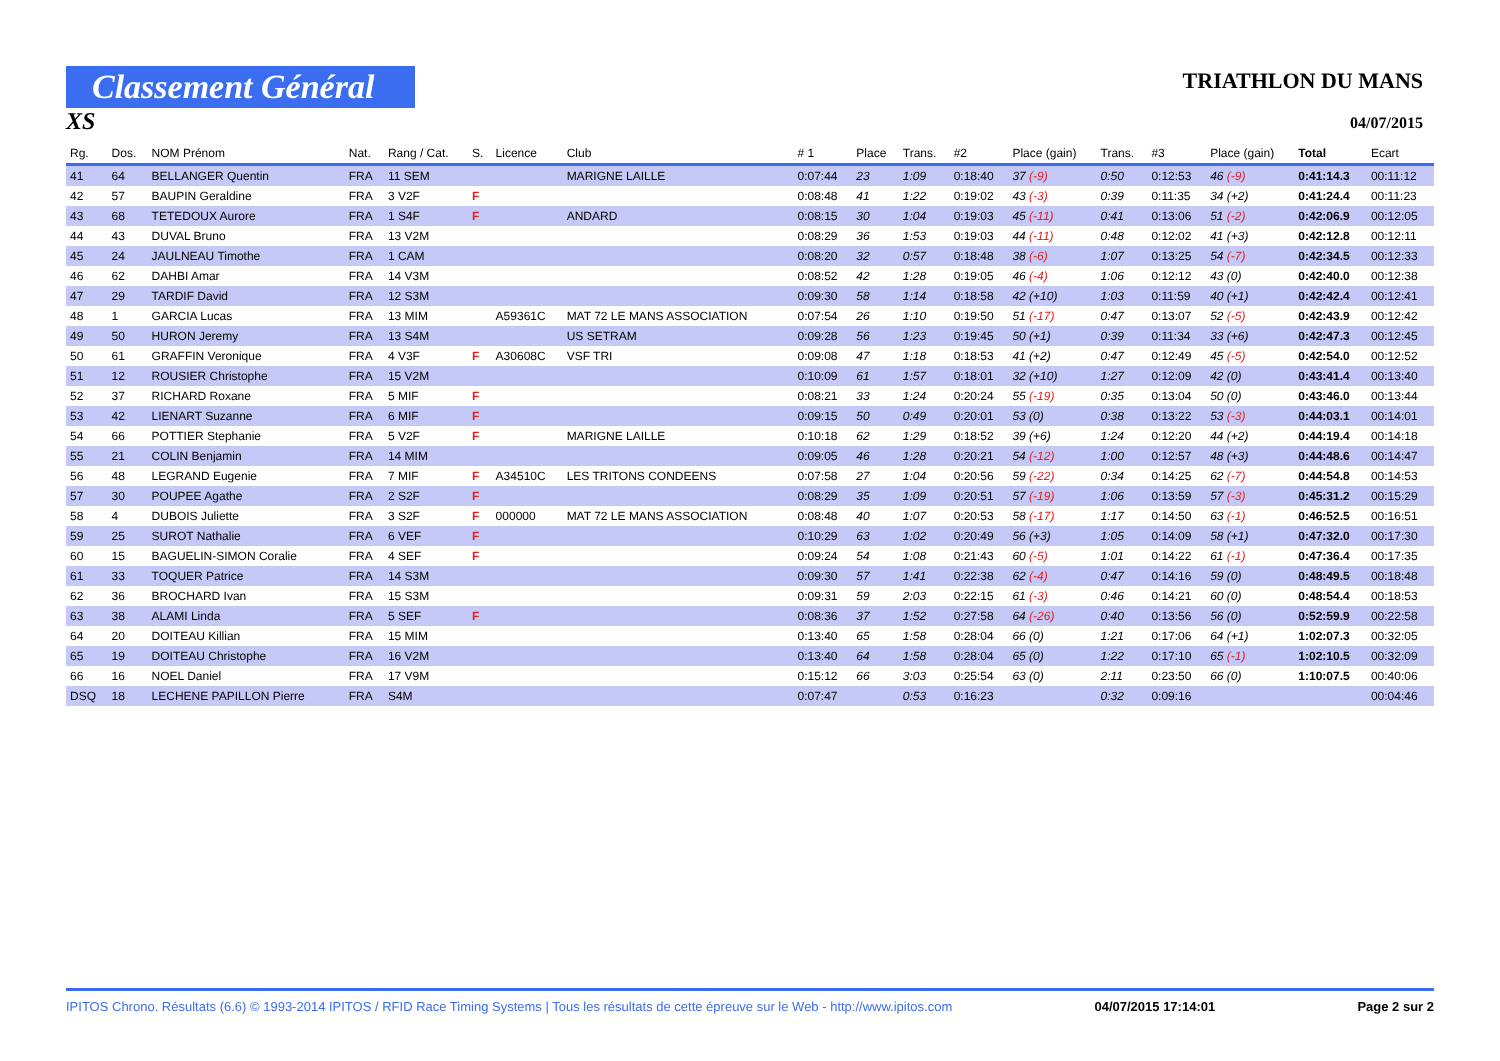Classement Général
TRIATHLON DU MANS
XS
04/07/2015
| Rg. | Dos. | NOM Prénom | Nat. | Rang / Cat. | S. | Licence | Club | # 1 | Place | Trans. | #2 | Place (gain) | Trans. | #3 | Place (gain) | Total | Ecart |
| --- | --- | --- | --- | --- | --- | --- | --- | --- | --- | --- | --- | --- | --- | --- | --- | --- | --- |
| 41 | 64 | BELLANGER Quentin | FRA | 11 SEM | | | MARIGNE LAILLE | 0:07:44 | 23 | 1:09 | 0:18:40 | 37 (-9) | 0:50 | 0:12:53 | 46 (-9) | 0:41:14.3 | 00:11:12 |
| 42 | 57 | BAUPIN Geraldine | FRA | 3 V2F | F | | | 0:08:48 | 41 | 1:22 | 0:19:02 | 43 (-3) | 0:39 | 0:11:35 | 34 (+2) | 0:41:24.4 | 00:11:23 |
| 43 | 68 | TETEDOUX Aurore | FRA | 1 S4F | F | | ANDARD | 0:08:15 | 30 | 1:04 | 0:19:03 | 45 (-11) | 0:41 | 0:13:06 | 51 (-2) | 0:42:06.9 | 00:12:05 |
| 44 | 43 | DUVAL Bruno | FRA | 13 V2M | | | | 0:08:29 | 36 | 1:53 | 0:19:03 | 44 (-11) | 0:48 | 0:12:02 | 41 (+3) | 0:42:12.8 | 00:12:11 |
| 45 | 24 | JAULNEAU Timothe | FRA | 1 CAM | | | | 0:08:20 | 32 | 0:57 | 0:18:48 | 38 (-6) | 1:07 | 0:13:25 | 54 (-7) | 0:42:34.5 | 00:12:33 |
| 46 | 62 | DAHBI Amar | FRA | 14 V3M | | | | 0:08:52 | 42 | 1:28 | 0:19:05 | 46 (-4) | 1:06 | 0:12:12 | 43 (0) | 0:42:40.0 | 00:12:38 |
| 47 | 29 | TARDIF David | FRA | 12 S3M | | | | 0:09:30 | 58 | 1:14 | 0:18:58 | 42 (+10) | 1:03 | 0:11:59 | 40 (+1) | 0:42:42.4 | 00:12:41 |
| 48 | 1 | GARCIA Lucas | FRA | 13 MIM | | A59361C | MAT 72 LE MANS ASSOCIATION | 0:07:54 | 26 | 1:10 | 0:19:50 | 51 (-17) | 0:47 | 0:13:07 | 52 (-5) | 0:42:43.9 | 00:12:42 |
| 49 | 50 | HURON Jeremy | FRA | 13 S4M | | | US SETRAM | 0:09:28 | 56 | 1:23 | 0:19:45 | 50 (+1) | 0:39 | 0:11:34 | 33 (+6) | 0:42:47.3 | 00:12:45 |
| 50 | 61 | GRAFFIN Veronique | FRA | 4 V3F | F | A30608C | VSF TRI | 0:09:08 | 47 | 1:18 | 0:18:53 | 41 (+2) | 0:47 | 0:12:49 | 45 (-5) | 0:42:54.0 | 00:12:52 |
| 51 | 12 | ROUSIER Christophe | FRA | 15 V2M | | | | 0:10:09 | 61 | 1:57 | 0:18:01 | 32 (+10) | 1:27 | 0:12:09 | 42 (0) | 0:43:41.4 | 00:13:40 |
| 52 | 37 | RICHARD Roxane | FRA | 5 MIF | F | | | 0:08:21 | 33 | 1:24 | 0:20:24 | 55 (-19) | 0:35 | 0:13:04 | 50 (0) | 0:43:46.0 | 00:13:44 |
| 53 | 42 | LIENART Suzanne | FRA | 6 MIF | F | | | 0:09:15 | 50 | 0:49 | 0:20:01 | 53 (0) | 0:38 | 0:13:22 | 53 (-3) | 0:44:03.1 | 00:14:01 |
| 54 | 66 | POTTIER Stephanie | FRA | 5 V2F | F | | MARIGNE LAILLE | 0:10:18 | 62 | 1:29 | 0:18:52 | 39 (+6) | 1:24 | 0:12:20 | 44 (+2) | 0:44:19.4 | 00:14:18 |
| 55 | 21 | COLIN Benjamin | FRA | 14 MIM | | | | 0:09:05 | 46 | 1:28 | 0:20:21 | 54 (-12) | 1:00 | 0:12:57 | 48 (+3) | 0:44:48.6 | 00:14:47 |
| 56 | 48 | LEGRAND Eugenie | FRA | 7 MIF | F | A34510C | LES TRITONS CONDEENS | 0:07:58 | 27 | 1:04 | 0:20:56 | 59 (-22) | 0:34 | 0:14:25 | 62 (-7) | 0:44:54.8 | 00:14:53 |
| 57 | 30 | POUPEE Agathe | FRA | 2 S2F | F | | | 0:08:29 | 35 | 1:09 | 0:20:51 | 57 (-19) | 1:06 | 0:13:59 | 57 (-3) | 0:45:31.2 | 00:15:29 |
| 58 | 4 | DUBOIS Juliette | FRA | 3 S2F | F | 000000 | MAT 72 LE MANS ASSOCIATION | 0:08:48 | 40 | 1:07 | 0:20:53 | 58 (-17) | 1:17 | 0:14:50 | 63 (-1) | 0:46:52.5 | 00:16:51 |
| 59 | 25 | SUROT Nathalie | FRA | 6 VEF | F | | | 0:10:29 | 63 | 1:02 | 0:20:49 | 56 (+3) | 1:05 | 0:14:09 | 58 (+1) | 0:47:32.0 | 00:17:30 |
| 60 | 15 | BAGUELIN-SIMON Coralie | FRA | 4 SEF | F | | | 0:09:24 | 54 | 1:08 | 0:21:43 | 60 (-5) | 1:01 | 0:14:22 | 61 (-1) | 0:47:36.4 | 00:17:35 |
| 61 | 33 | TOQUER Patrice | FRA | 14 S3M | | | | 0:09:30 | 57 | 1:41 | 0:22:38 | 62 (-4) | 0:47 | 0:14:16 | 59 (0) | 0:48:49.5 | 00:18:48 |
| 62 | 36 | BROCHARD Ivan | FRA | 15 S3M | | | | 0:09:31 | 59 | 2:03 | 0:22:15 | 61 (-3) | 0:46 | 0:14:21 | 60 (0) | 0:48:54.4 | 00:18:53 |
| 63 | 38 | ALAMI Linda | FRA | 5 SEF | F | | | 0:08:36 | 37 | 1:52 | 0:27:58 | 64 (-26) | 0:40 | 0:13:56 | 56 (0) | 0:52:59.9 | 00:22:58 |
| 64 | 20 | DOITEAU Killian | FRA | 15 MIM | | | | 0:13:40 | 65 | 1:58 | 0:28:04 | 66 (0) | 1:21 | 0:17:06 | 64 (+1) | 1:02:07.3 | 00:32:05 |
| 65 | 19 | DOITEAU Christophe | FRA | 16 V2M | | | | 0:13:40 | 64 | 1:58 | 0:28:04 | 65 (0) | 1:22 | 0:17:10 | 65 (-1) | 1:02:10.5 | 00:32:09 |
| 66 | 16 | NOEL Daniel | FRA | 17 V9M | | | | 0:15:12 | 66 | 3:03 | 0:25:54 | 63 (0) | 2:11 | 0:23:50 | 66 (0) | 1:10:07.5 | 00:40:06 |
| DSQ | 18 | LECHENE PAPILLON Pierre | FRA | S4M | | | | 0:07:47 | | 0:53 | 0:16:23 | | 0:32 | 0:09:16 | | | 00:04:46 |
IPITOS Chrono. Résultats (6.6) © 1993-2014 IPITOS / RFID Race Timing Systems | Tous les résultats de cette épreuve sur le Web - http://www.ipitos.com 04/07/2015 17:14:01 Page 2 sur 2